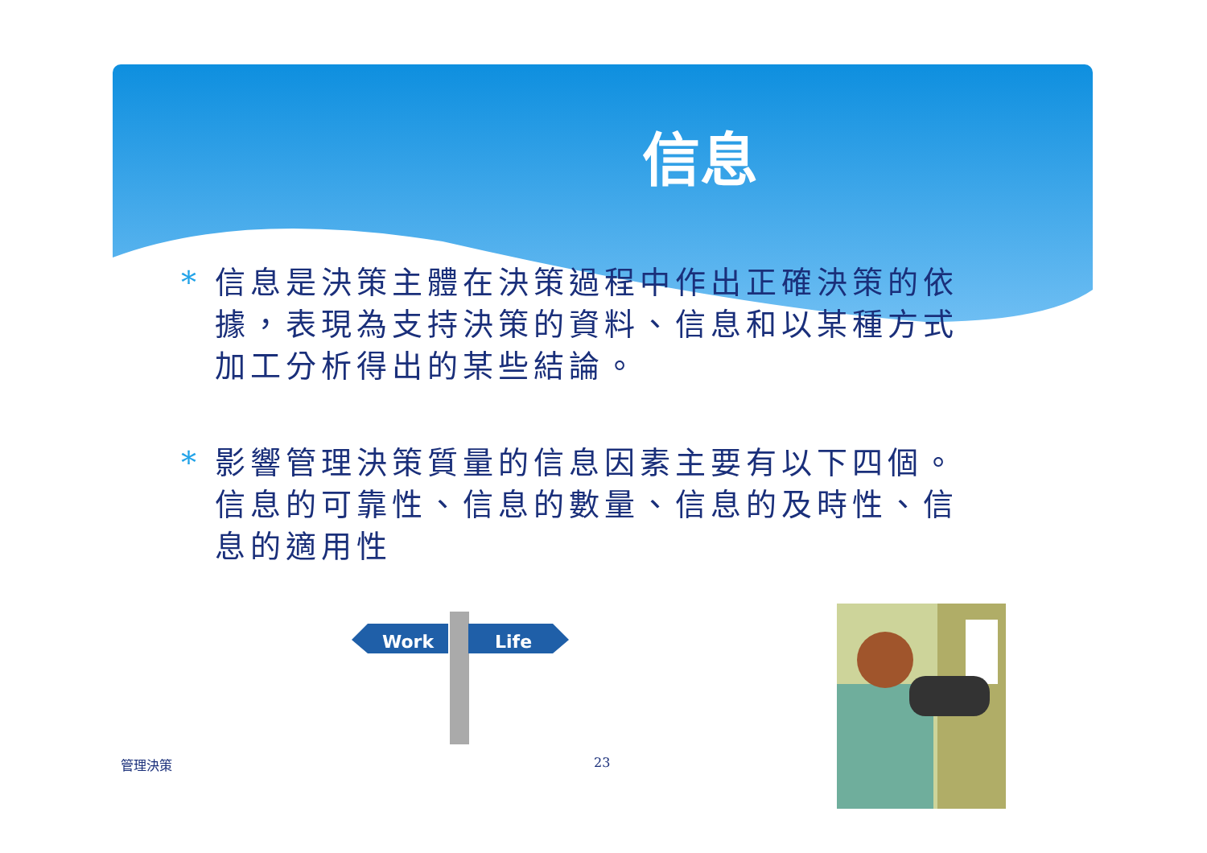信息
* 信息是決策主體在決策過程中作出正確決策的依據，表現為支持決策的資料、信息和以某種方式加工分析得出的某些結論。
* 影響管理決策質量的信息因素主要有以下四個。信息的可靠性、信息的數量、信息的及時性、信息的適用性
Work
Life
管理決策 23